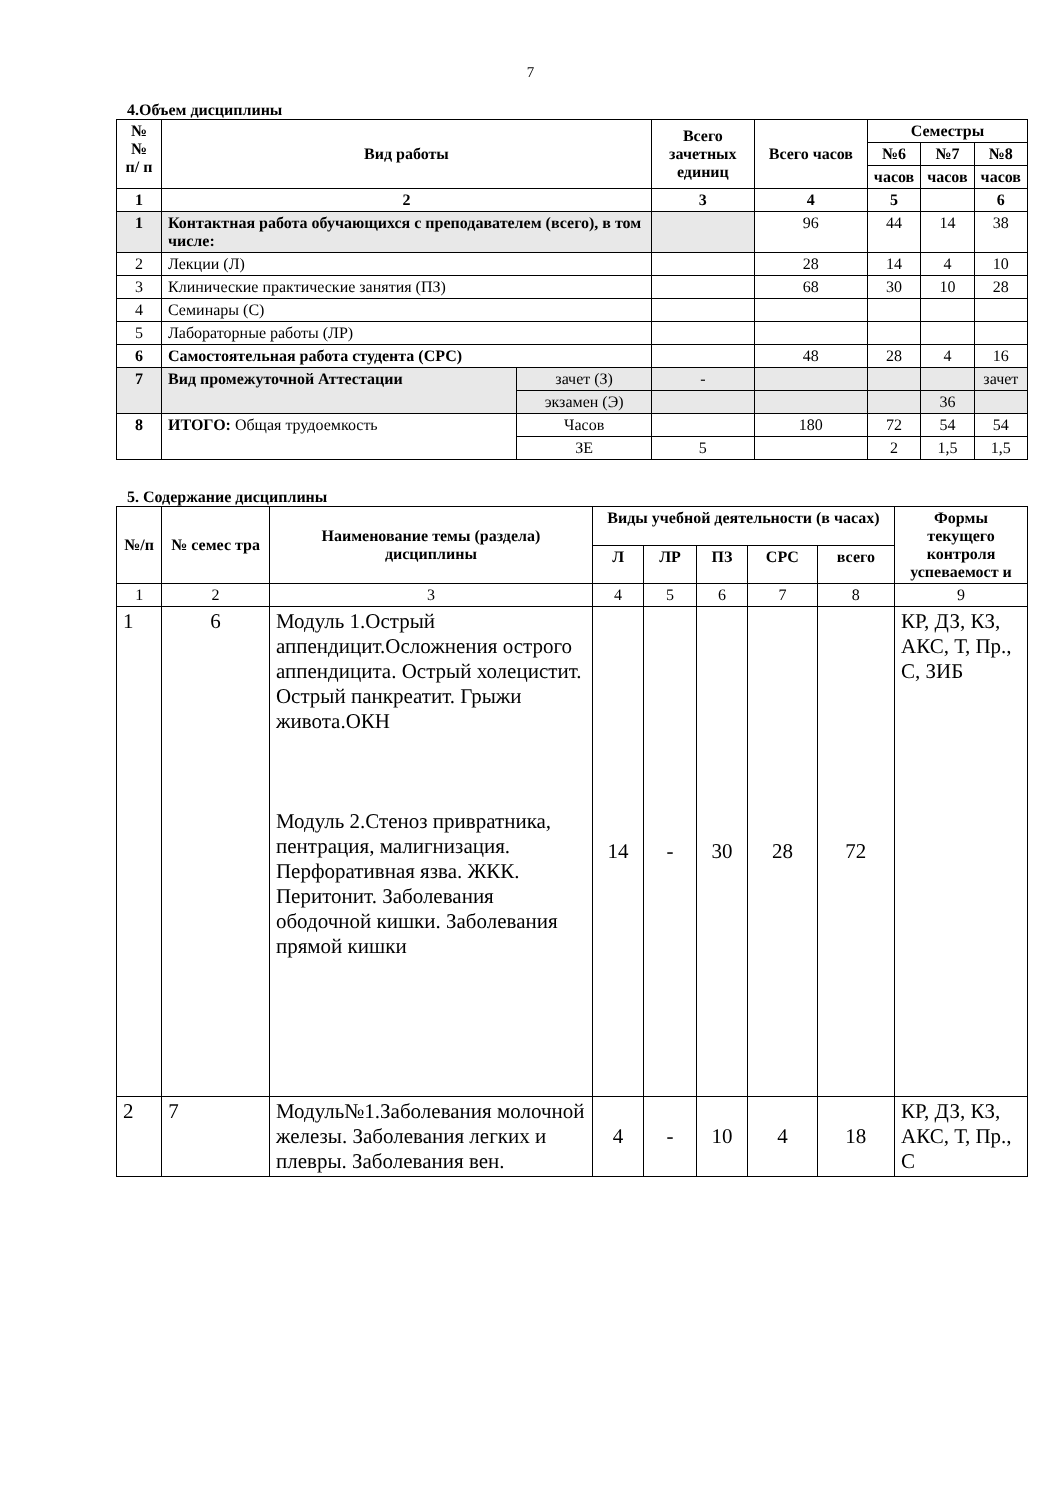7
4.Объем дисциплины
| № № п/ п | Вид работы | | Всего зачетных единиц | Всего часов | Семестры | | |
| --- | --- | --- | --- | --- | --- | --- | --- |
| | | | | | №6 | №7 | №8 |
| | | | | | часов | часов | часов |
| 1 | 2 | | 3 | 4 | 5 | | 6 |
| 1 | Контактная работа обучающихся с преподавателем (всего), в том числе: | | | 96 | 44 | 14 | 38 |
| 2 | Лекции (Л) | | | 28 | 14 | 4 | 10 |
| 3 | Клинические практические занятия (ПЗ) | | | 68 | 30 | 10 | 28 |
| 4 | Семинары (С) | | | | | | |
| 5 | Лабораторные работы (ЛР) | | | | | | |
| 6 | Самостоятельная работа студента (СРС) | | | 48 | 28 | 4 | 16 |
| 7 | Вид промежуточной Аттестации | зачет (З) | - | | | | зачет |
| | | экзамен (Э) | | | | 36 | |
| 8 | ИТОГО: Общая трудоемкость | Часов | | 180 | 72 | 54 | 54 |
| | | ЗЕ | 5 | | 2 | 1,5 | 1,5 |
5. Содержание дисциплины
| №/п | № семес тра | Наименование темы (раздела) дисциплины | Виды учебной деятельности (в часах) | | | | | Формы текущего контроля успеваемост и |
| --- | --- | --- | --- | --- | --- | --- | --- | --- |
| | | | Л | ЛР | ПЗ | СРС | всего | |
| 1 | 2 | 3 | 4 | 5 | 6 | 7 | 8 | 9 |
| 1 | 6 | Модуль 1.Острый аппендицит.Осложнения острого аппендицита. Острый холецистит. Острый панкреатит. Грыжи живота.ОКН Модуль 2.Стеноз привратника, пентрация, малигнизация. Перфоративная язва. ЖКК. Перитонит. Заболевания ободочной кишки. Заболевания прямой кишки | 14 | - | 30 | 28 | 72 | КР, ДЗ, КЗ, АКС, Т, Пр., С, ЗИБ |
| 2 | 7 | Модуль№1.Заболевания молочной железы. Заболевания легких и плевры. Заболевания вен. | 4 | - | 10 | 4 | 18 | КР, ДЗ, КЗ, АКС, Т, Пр., С |